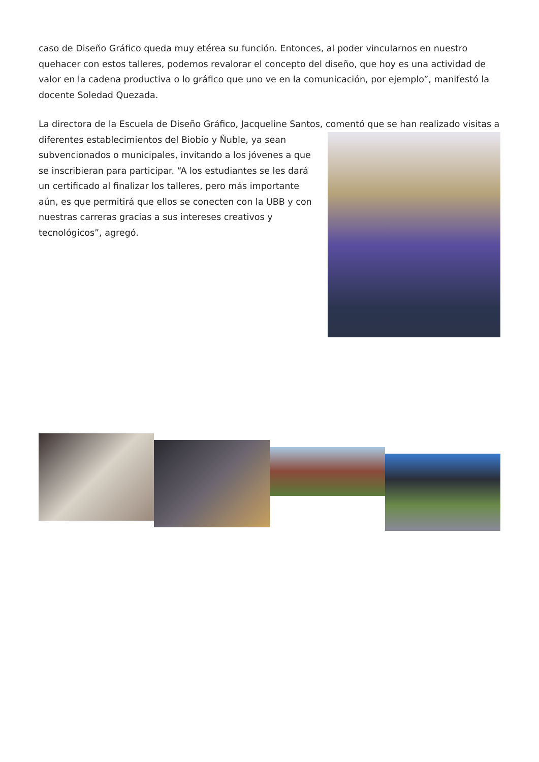caso de Diseño Gráfico queda muy etérea su función. Entonces, al poder vincularnos en nuestro quehacer con estos talleres, podemos revalorar el concepto del diseño, que hoy es una actividad de valor en la cadena productiva o lo gráfico que uno ve en la comunicación, por ejemplo”, manifestó la docente Soledad Quezada.
La directora de la Escuela de Diseño Gráfico, Jacqueline Santos, comentó que se han realizado visitas a diferentes establecimientos del Biobío y Ñuble, ya sean subvencionados o municipales, invitando a los jóvenes a que se inscribieran para participar. “A los estudiantes se les dará un certificado al finalizar los talleres, pero más importante aún, es que permitirá que ellos se conecten con la UBB y con nuestras carreras gracias a sus intereses creativos y tecnológicos”, agregó.